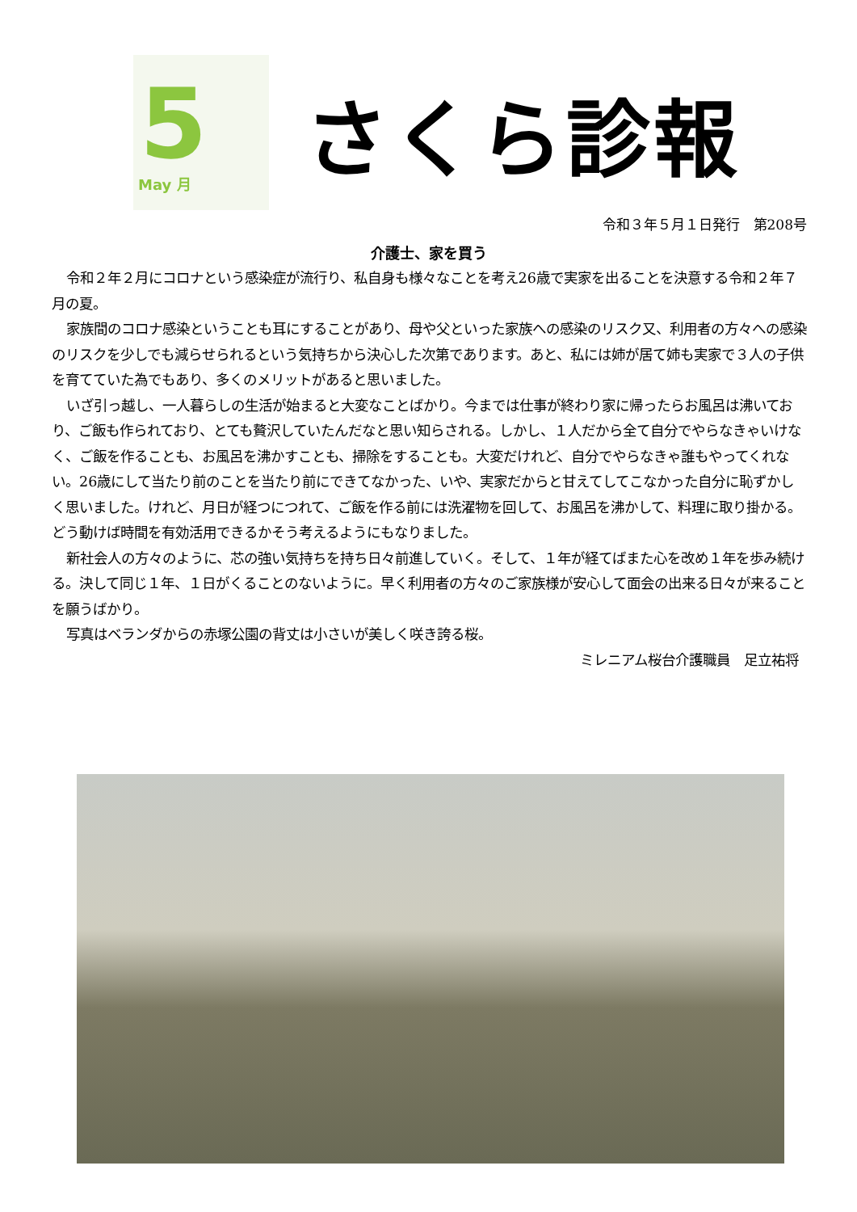5
May 月
さくら診報
令和３年５月１日発行　第208号
介護士、家を買う
令和２年２月にコロナという感染症が流行り、私自身も様々なことを考え26歳で実家を出ることを決意する令和２年７月の夏。
家族間のコロナ感染ということも耳にすることがあり、母や父といった家族への感染のリスク又、利用者の方々への感染のリスクを少しでも減らせられるという気持ちから決心した次第であります。あと、私には姉が居て姉も実家で３人の子供を育てていた為でもあり、多くのメリットがあると思いました。
いざ引っ越し、一人暮らしの生活が始まると大変なことばかり。今までは仕事が終わり家に帰ったらお風呂は沸いており、ご飯も作られており、とても贅沢していたんだなと思い知らされる。しかし、１人だから全て自分でやらなきゃいけなく、ご飯を作ることも、お風呂を沸かすことも、掃除をすることも。大変だけれど、自分でやらなきゃ誰もやってくれない。26歳にして当たり前のことを当たり前にできてなかった、いや、実家だからと甘えてしてこなかった自分に恥ずかしく思いました。けれど、月日が経つにつれて、ご飯を作る前には洗濯物を回して、お風呂を沸かして、料理に取り掛かる。どう動けば時間を有効活用できるかそう考えるようにもなりました。
新社会人の方々のように、芯の強い気持ちを持ち日々前進していく。そして、１年が経てばまた心を改め１年を歩み続ける。決して同じ１年、１日がくることのないように。早く利用者の方々のご家族様が安心して面会の出来る日々が来ることを願うばかり。
写真はベランダからの赤塚公園の背丈は小さいが美しく咲き誇る桜。
ミレニアム桜台介護職員　足立祐将